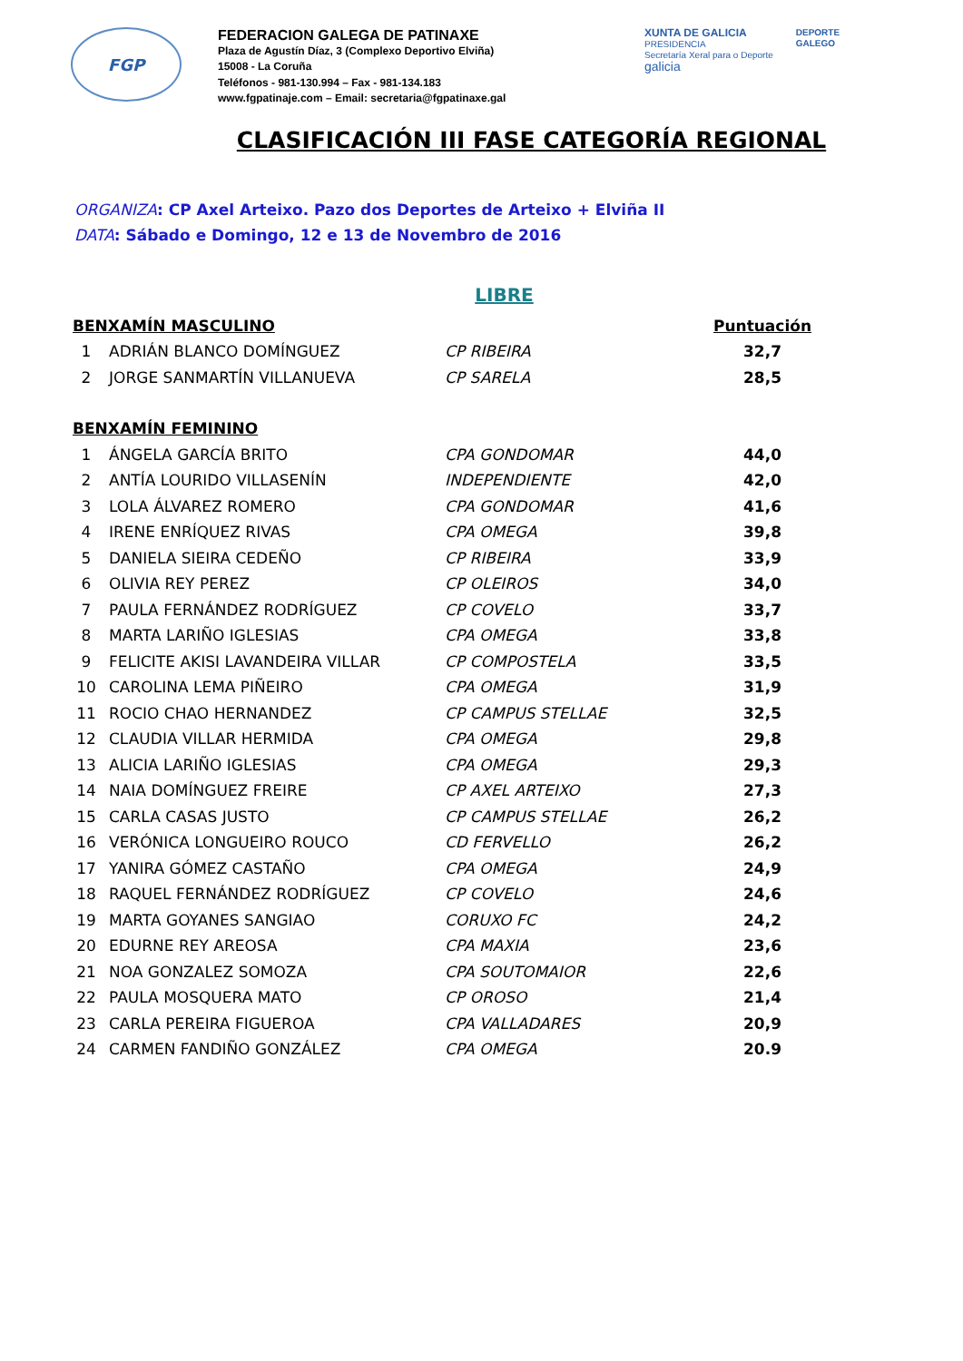FGP
FEDERACION GALEGA DE PATINAXE
Plaza de Agustín Díaz, 3 (Complexo Deportivo Elviña)
15008 - La Coruña
Teléfonos - 981-130.994 – Fax - 981-134.183
www.fgpatinaje.com – Email: secretaria@fgpatinaxe.gal
XUNTA DE GALICIA
PRESIDENCIA
Secretaría Xeral para o Deporte
galicia
DEPORTE
GALEGO
CLASIFICACIÓN III FASE CATEGORÍA REGIONAL
ORGANIZA: CP Axel Arteixo. Pazo dos Deportes de Arteixo + Elviña II
DATA: Sábado e Domingo, 12 e 13 de Novembro de 2016
LIBRE
| BENXAMÍN MASCULINO | | | Puntuación |
| --- | --- | --- | --- |
| 1 | ADRIÁN BLANCO DOMÍNGUEZ | CP RIBEIRA | 32,7 |
| 2 | JORGE SANMARTÍN VILLANUEVA | CP SARELA | 28,5 |
| BENXAMÍN FEMININO | | | |
| 1 | ÁNGELA GARCÍA BRITO | CPA GONDOMAR | 44,0 |
| 2 | ANTÍA LOURIDO VILLASENÍN | INDEPENDIENTE | 42,0 |
| 3 | LOLA ÁLVAREZ ROMERO | CPA GONDOMAR | 41,6 |
| 4 | IRENE ENRÍQUEZ RIVAS | CPA OMEGA | 39,8 |
| 5 | DANIELA SIEIRA CEDEÑO | CP RIBEIRA | 33,9 |
| 6 | OLIVIA REY PEREZ | CP OLEIROS | 34,0 |
| 7 | PAULA FERNÁNDEZ RODRÍGUEZ | CP COVELO | 33,7 |
| 8 | MARTA LARIÑO IGLESIAS | CPA OMEGA | 33,8 |
| 9 | FELICITE AKISI LAVANDEIRA VILLAR | CP COMPOSTELA | 33,5 |
| 10 | CAROLINA LEMA PIÑEIRO | CPA OMEGA | 31,9 |
| 11 | ROCIO CHAO HERNANDEZ | CP CAMPUS STELLAE | 32,5 |
| 12 | CLAUDIA VILLAR HERMIDA | CPA OMEGA | 29,8 |
| 13 | ALICIA LARIÑO IGLESIAS | CPA OMEGA | 29,3 |
| 14 | NAIA DOMÍNGUEZ FREIRE | CP AXEL ARTEIXO | 27,3 |
| 15 | CARLA CASAS JUSTO | CP CAMPUS STELLAE | 26,2 |
| 16 | VERÓNICA LONGUEIRO ROUCO | CD FERVELLO | 26,2 |
| 17 | YANIRA GÓMEZ CASTAÑO | CPA OMEGA | 24,9 |
| 18 | RAQUEL FERNÁNDEZ RODRÍGUEZ | CP COVELO | 24,6 |
| 19 | MARTA GOYANES SANGIAO | CORUXO FC | 24,2 |
| 20 | EDURNE REY AREOSA | CPA MAXIA | 23,6 |
| 21 | NOA GONZALEZ SOMOZA | CPA SOUTOMAIOR | 22,6 |
| 22 | PAULA MOSQUERA MATO | CP OROSO | 21,4 |
| 23 | CARLA PEREIRA FIGUEROA | CPA VALLADARES | 20,9 |
| 24 | CARMEN FANDIÑO GONZÁLEZ | CPA OMEGA | 20.9 |